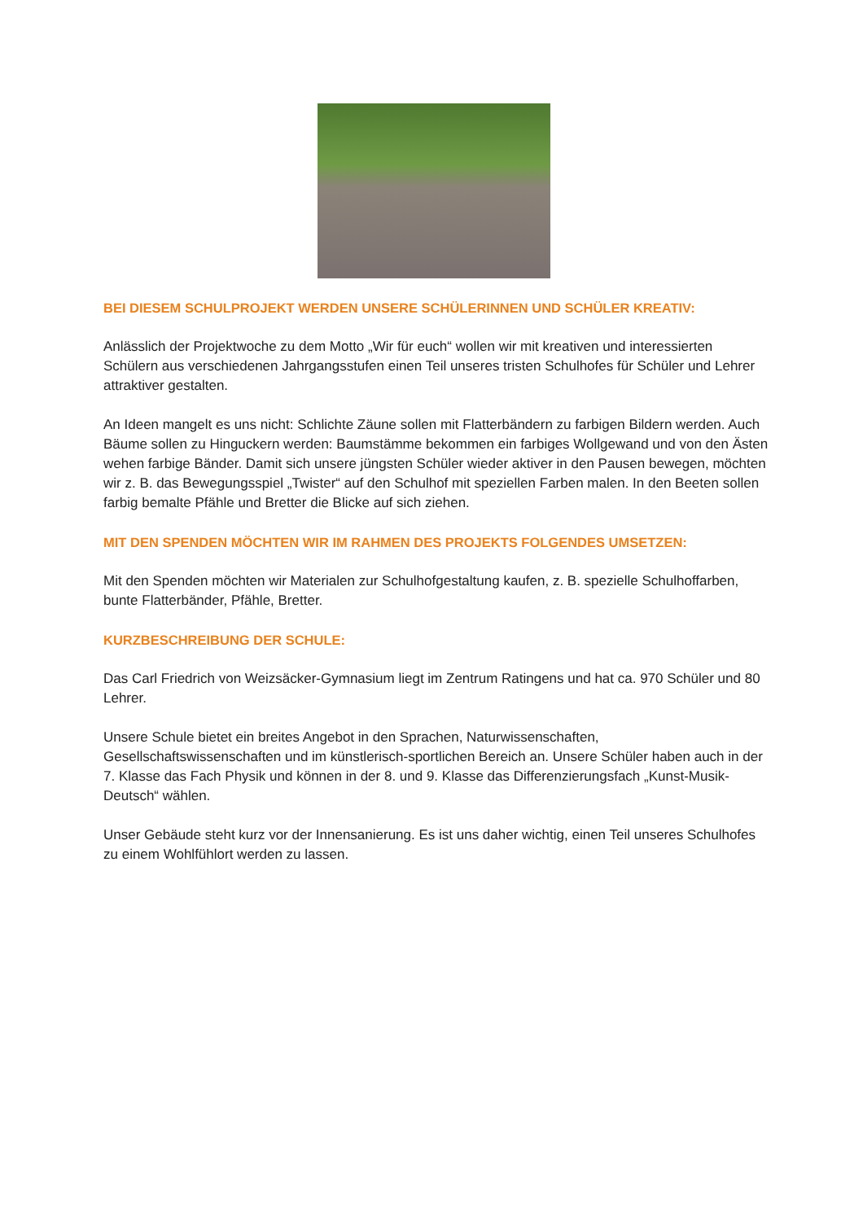BEI DIESEM SCHULPROJEKT WERDEN UNSERE SCHÜLERINNEN UND SCHÜLER KREATIV:
Anlässlich der Projektwoche zu dem Motto „Wir für euch“ wollen wir mit kreativen und interessierten Schülern aus verschiedenen Jahrgangsstufen einen Teil unseres tristen Schulhofes für Schüler und Lehrer attraktiver gestalten.
An Ideen mangelt es uns nicht: Schlichte Zäune sollen mit Flatterbändern zu farbigen Bildern werden. Auch Bäume sollen zu Hinguckern werden: Baumstämme bekommen ein farbiges Wollgewand und von den Ästen wehen farbige Bänder. Damit sich unsere jüngsten Schüler wieder aktiver in den Pausen bewegen, möchten wir z. B. das Bewegungsspiel „Twister“ auf den Schulhof mit speziellen Farben malen. In den Beeten sollen farbig bemalte Pfähle und Bretter die Blicke auf sich ziehen.
MIT DEN SPENDEN MÖCHTEN WIR IM RAHMEN DES PROJEKTS FOLGENDES UMSETZEN:
Mit den Spenden möchten wir Materialen zur Schulhofgestaltung kaufen, z. B. spezielle Schulhoffarben, bunte Flatterbänder, Pfähle, Bretter.
KURZBESCHREIBUNG DER SCHULE:
Das Carl Friedrich von Weizsäcker-Gymnasium liegt im Zentrum Ratingens und hat ca. 970 Schüler und 80 Lehrer.
Unsere Schule bietet ein breites Angebot in den Sprachen, Naturwissenschaften, Gesellschaftswissenschaften und im künstlerisch-sportlichen Bereich an. Unsere Schüler haben auch in der 7. Klasse das Fach Physik und können in der 8. und 9. Klasse das Differenzierungsfach „Kunst-Musik-Deutsch“ wählen.
Unser Gebäude steht kurz vor der Innensanierung. Es ist uns daher wichtig, einen Teil unseres Schulhofes zu einem Wohlfühlort werden zu lassen.